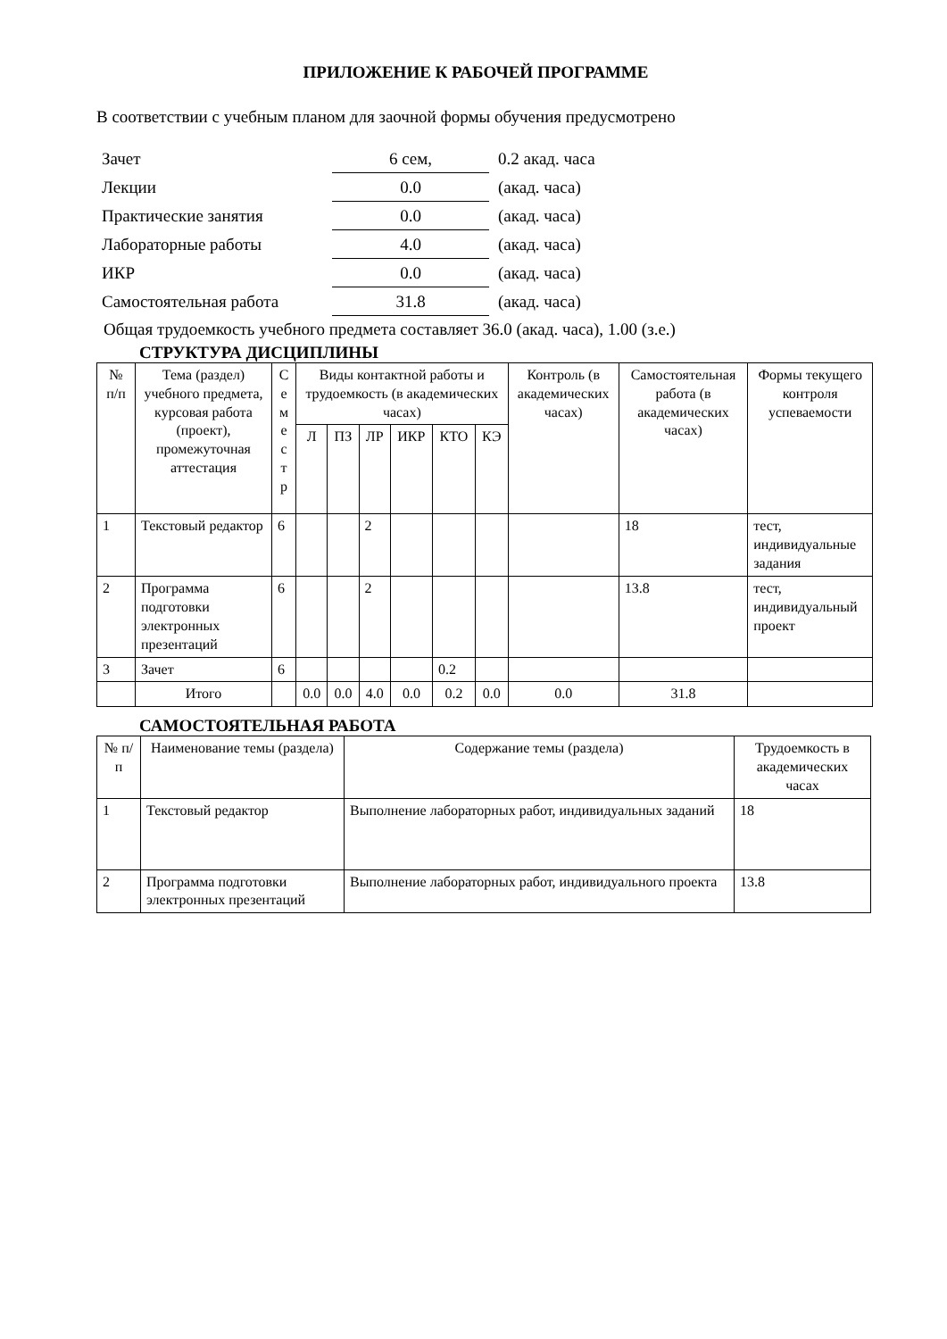ПРИЛОЖЕНИЕ К РАБОЧЕЙ ПРОГРАММЕ
В соответствии с учебным планом для заочной формы обучения предусмотрено
| Зачет | 6 сем, | 0.2 акад. часа |
| Лекции | 0.0 | (акад. часа) |
| Практические занятия | 0.0 | (акад. часа) |
| Лабораторные работы | 4.0 | (акад. часа) |
| ИКР | 0.0 | (акад. часа) |
| Самостоятельная работа | 31.8 | (акад. часа) |
Общая трудоемкость учебного предмета составляет 36.0 (акад. часа), 1.00 (з.е.)
СТРУКТУРА ДИСЦИПЛИНЫ
| № п/п | Тема (раздел) учебного предмета, курсовая работа (проект), промежуточная аттестация | С е м е с т р | Виды контактной работы и трудоемкость (в академических часах) | | | | | | Контроль (в академических часах) | Самостоятельная работа (в академических часах) | Формы текущего контроля успеваемости |
| --- | --- | --- | --- | --- | --- | --- | --- | --- | --- | --- | --- |
| | | | Л | ПЗ | ЛР | ИКР | КТО | КЭ | | | |
| 1 | Текстовый редактор | 6 | | | 2 | | | | | 18 | тест, индивидуальные задания |
| 2 | Программа подготовки электронных презентаций | 6 | | | 2 | | | | | 13.8 | тест, индивидуальный проект |
| 3 | Зачет | 6 | | | | | 0.2 | | | | |
| | Итого | | 0.0 | 0.0 | 4.0 | 0.0 | 0.2 | 0.0 | 0.0 | 31.8 | |
САМОСТОЯТЕЛЬНАЯ РАБОТА
| № п/п | Наименование темы (раздела) | Содержание темы (раздела) | Трудоемкость в академических часах |
| --- | --- | --- | --- |
| 1 | Текстовый редактор | Выполнение лабораторных работ, индивидуальных заданий | 18 |
| 2 | Программа подготовки электронных презентаций | Выполнение лабораторных работ, индивидуального проекта | 13.8 |